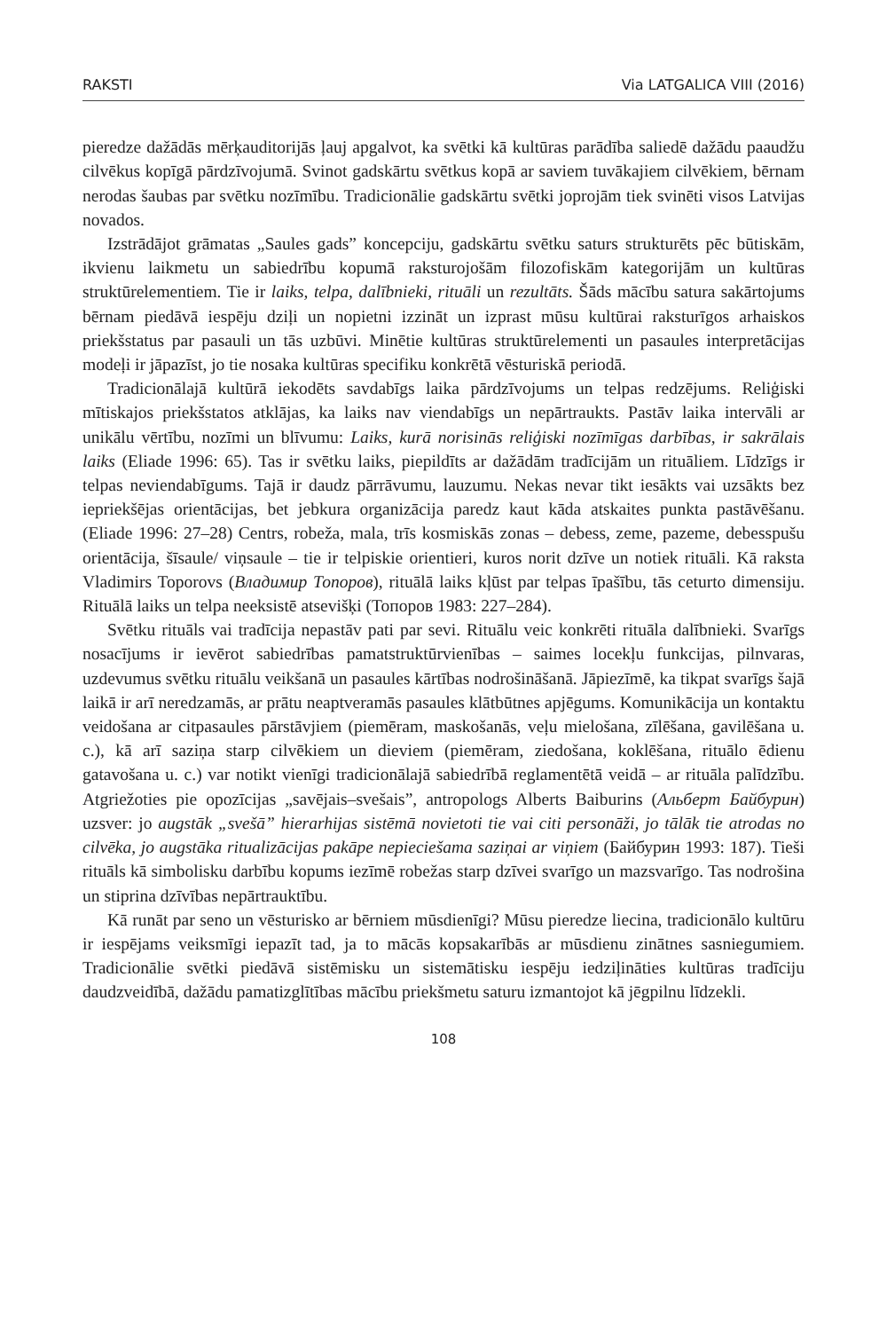RAKSTI Via LATGALICA VIII (2016)
pieredze dažādās mērķauditorijās ļauj apgalvot, ka svētki kā kultūras parādība saliedē dažādu paaudžu cilvēkus kopīgā pārdzīvojumā. Svinot gadskārtu svētkus kopā ar saviem tuvākajiem cilvēkiem, bērnam nerodas šaubas par svētku nozīmību. Tradicionālie gadskārtu svētki joprojām tiek svinēti visos Latvijas novados.
Izstrādājot grāmatas „Saules gads” koncepciju, gadskārtu svētku saturs strukturēts pēc būtiskām, ikvienu laikmetu un sabiedrību kopumā raksturojošām filozofiskām kategorijām un kultūras struktūrelementiem. Tie ir laiks, telpa, dalībnieki, rituāli un rezultāts. Šāds mācību satura sakārtojums bērnam piedāvā iespēju dziļi un nopietni izzināt un izprast mūsu kultūrai raksturīgos arhaiskos priekšstatus par pasauli un tās uzbūvi. Minētie kultūras struktūrelementi un pasaules interpretācijas modeļi ir jāpazīst, jo tie nosaka kultūras specifiku konkrētā vēsturiskā periodā.
Tradicionālajā kultūrā iekodēts savdabīgs laika pārdzīvojums un telpas redzējums. Reliģiski mītiskajos priekšstatos atklājas, ka laiks nav viendabīgs un nepārtraukts. Pastāv laika intervāli ar unikālu vērtību, nozīmi un blīvumu: Laiks, kurā norisinās reliģiski nozīmīgas darbības, ir sakrālais laiks (Eliade 1996: 65). Tas ir svētku laiks, piepildīts ar dažādām tradīcijām un rituāliem. Līdzīgs ir telpas neviendabīgums. Tajā ir daudz pārrāvumu, lauzumu. Nekas nevar tikt iesākts vai uzsākts bez iepriekšējas orientācijas, bet jebkura organizācija paredz kaut kāda atskaites punkta pastāvēšanu. (Eliade 1996: 27–28) Centrs, robeža, mala, trīs kosmiskās zonas – debess, zeme, pazeme, debesspušu orientācija, šīsaule/ viņsaule – tie ir telpiskie orientieri, kuros norit dzīve un notiek rituāli. Kā raksta Vladimirs Toporovs (Владимир Топоров), rituālā laiks kļūst par telpas īpašību, tās ceturto dimensiju. Rituālā laiks un telpa neeksistē atsevišķi (Топоров 1983: 227–284).
Svētku rituāls vai tradīcija nepastāv pati par sevi. Rituālu veic konkrēti rituāla dalībnieki. Svarīgs nosacījums ir ievērot sabiedrības pamatstruktūrvienības – saimes locekļu funkcijas, pilnvaras, uzdevumus svētku rituālu veikšanā un pasaules kārtības nodrošināšanā. Jāpiezīmē, ka tikpat svarīgs šajā laikā ir arī neredzamās, ar prātu neaptveramās pasaules klātbūtnes apjēgums. Komunikācija un kontaktu veidošana ar citpasaules pārstāvjiem (piemēram, maskošanās, veļu mielošana, zīlēšana, gavilēšana u. c.), kā arī saziņa starp cilvēkiem un dieviem (piemēram, ziedošana, koklēšana, rituālo ēdienu gatavošana u. c.) var notikt vienīgi tradicionālajā sabiedrībā reglamentētā veidā – ar rituāla palīdzību. Atgriežoties pie opozīcijas „savējais–svešais”, antropologs Alberts Baiburins (Альберт Байбурин) uzsver: jo augstāk „svešā” hierarhijas sistēmā novietoti tie vai citi personāži, jo tālāk tie atrodas no cilvēka, jo augstāka ritualizācijas pakāpe nepieciešama saziņai ar viņiem (Байбурин 1993: 187). Tieši rituāls kā simbolisku darbību kopums iezīmē robežas starp dzīvei svarīgo un mazsvarīgo. Tas nodrošina un stiprina dzīvības nepārtrauktību.
Kā runāt par seno un vēsturisko ar bērniem mūsdienīgi? Mūsu pieredze liecina, tradicionālo kultūru ir iespējams veiksmīgi iepazīt tad, ja to mācās kopsakarībās ar mūsdienu zinātnes sasniegumiem. Tradicionālie svētki piedāvā sistēmisku un sistemātisku iespēju iedziļināties kultūras tradīciju daudzveidībā, dažādu pamatizglītības mācību priekšmetu saturu izmantojot kā jēgpilnu līdzekli.
108